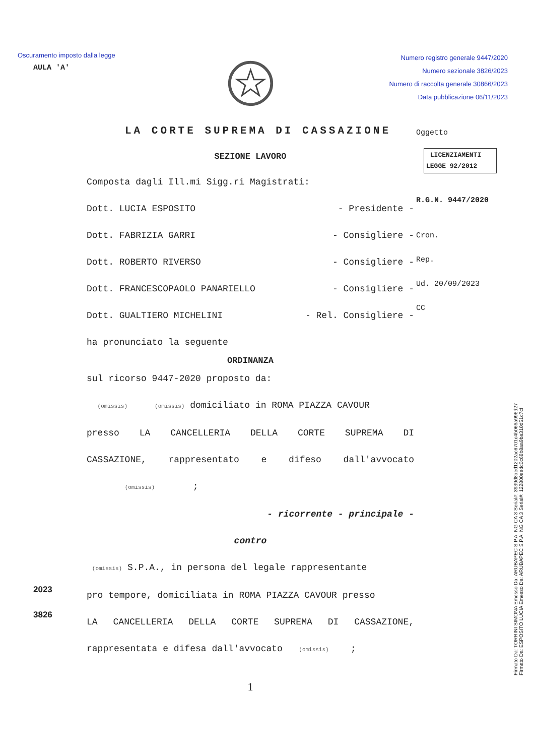Oscuramento imposto dalla legge
Numero registro generale 9447/2020
Numero sezionale 3826/2023
Numero di raccolta generale 30866/2023
Data pubblicazione 06/11/2023
AULA 'A'
Oggetto
LICENZIAMENTI
LEGGE 92/2012
R.G.N. 9447/2020
Cron.
Rep.
Ud. 20/09/2023
CC
LA CORTE SUPREMA DI CASSAZIONE
SEZIONE LAVORO
Composta dagli Ill.mi Sigg.ri Magistrati:
Dott. LUCIA ESPOSITO - Presidente -
Dott. FABRIZIA GARRI - Consigliere -
Dott. ROBERTO RIVERSO - Consigliere -
Dott. FRANCESCOPAOLO PANARIELLO - Consigliere -
Dott. GUALTIERO MICHELINI - Rel. Consigliere -
ha pronunciato la seguente
ORDINANZA
sul ricorso 9447-2020 proposto da:
(omissis) (omissis) domiciliato in ROMA PIAZZA CAVOUR
presso LA CANCELLERIA DELLA CORTE SUPREMA DI
CASSAZIONE, rappresentato e difeso dall'avvocato
(omissis) ;
- ricorrente - principale -
contro
(omissis) S.P.A., in persona del legale rappresentante
pro tempore, domiciliata in ROMA PIAZZA CAVOUR presso
LA CANCELLERIA DELLA CORTE SUPREMA DI CASSAZIONE,
rappresentata e difesa dall'avvocato (omissis) ;
1
2023
3826
Firmato Da: TORRINI SIMONA Emesso Da: ARUBAPEC S.P.A. NG CA 3 Serial#: 3939d8aed1202ac6701c4b066a996d27
Firmato Da: ESPOSITO LUCIA Emesso Da: ARUBAPEC S.P.A. NG CA 3 Serial#: 122800eedc0c68b8aa9ba310d51c7cf